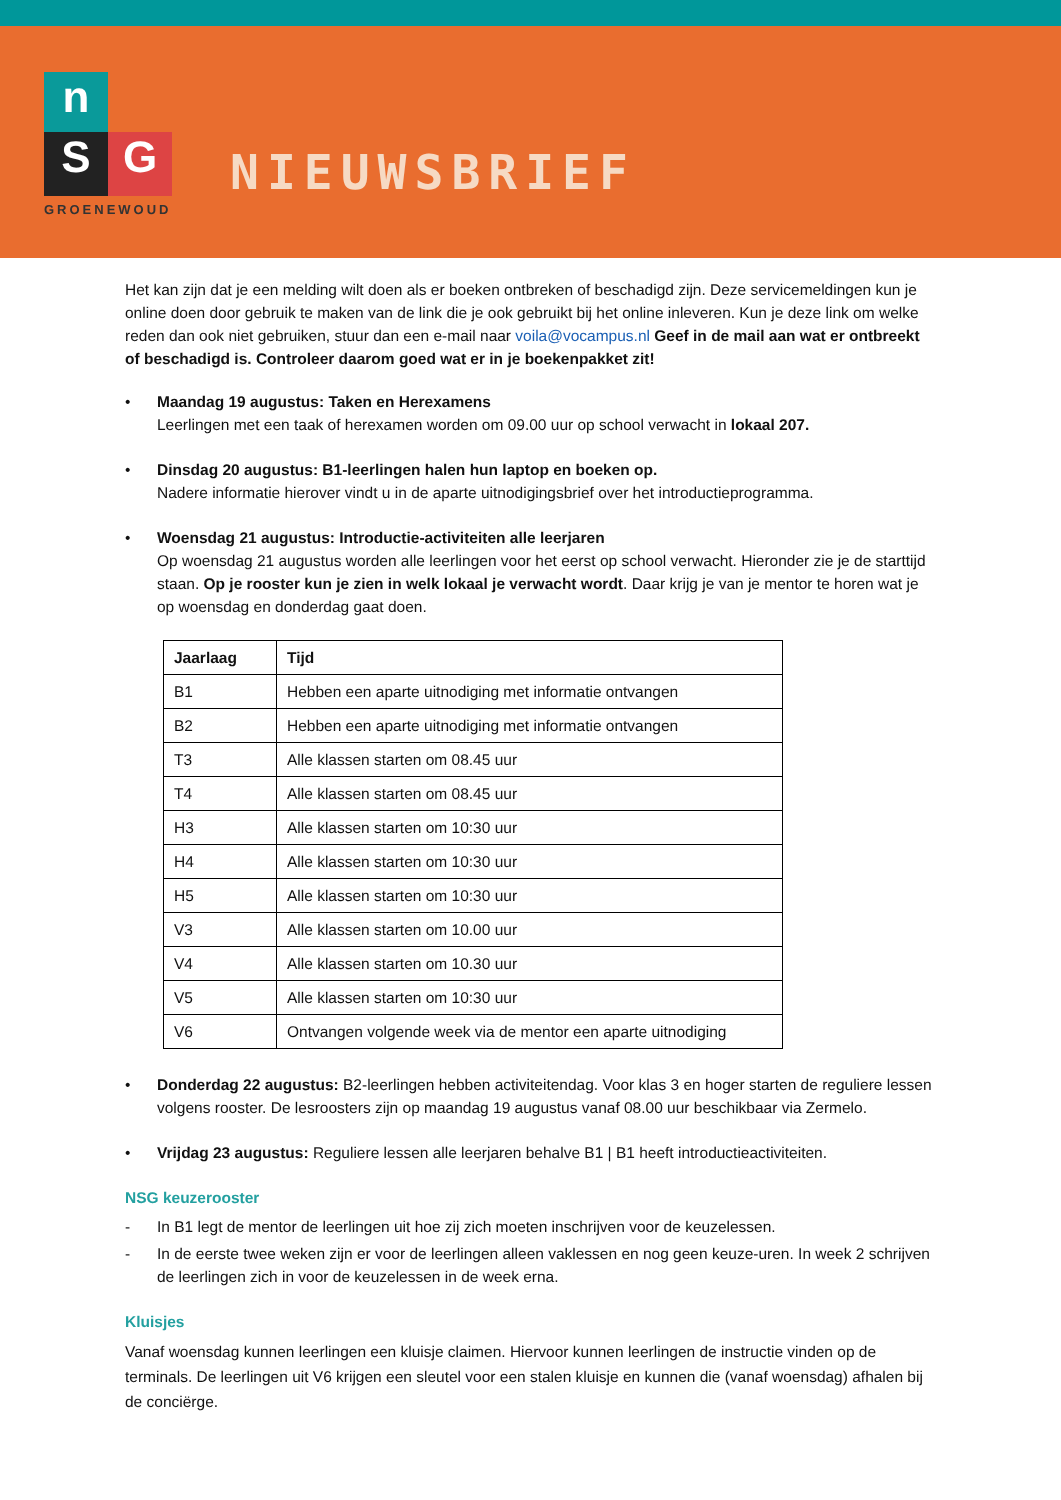n
S G
GROENEWOUD
NIEUWSBRIEF
Het kan zijn dat je een melding wilt doen als er boeken ontbreken of beschadigd zijn. Deze servicemeldingen kun je online doen door gebruik te maken van de link die je ook gebruikt bij het online inleveren. Kun je deze link om welke reden dan ook niet gebruiken, stuur dan een e-mail naar voila@vocampus.nl Geef in de mail aan wat er ontbreekt of beschadigd is. Controleer daarom goed wat er in je boekenpakket zit!
• Maandag 19 augustus: Taken en Herexamens
Leerlingen met een taak of herexamen worden om 09.00 uur op school verwacht in lokaal 207.
• Dinsdag 20 augustus: B1-leerlingen halen hun laptop en boeken op.
Nadere informatie hierover vindt u in de aparte uitnodigingsbrief over het introductieprogramma.
• Woensdag 21 augustus: Introductie-activiteiten alle leerjaren
Op woensdag 21 augustus worden alle leerlingen voor het eerst op school verwacht. Hieronder zie je de starttijd staan. Op je rooster kun je zien in welk lokaal je verwacht wordt. Daar krijg je van je mentor te horen wat je op woensdag en donderdag gaat doen.
| Jaarlaag | Tijd |
| --- | --- |
| B1 | Hebben een aparte uitnodiging met informatie ontvangen |
| B2 | Hebben een aparte uitnodiging met informatie ontvangen |
| T3 | Alle klassen starten om 08.45 uur |
| T4 | Alle klassen starten om 08.45 uur |
| H3 | Alle klassen starten om 10:30 uur |
| H4 | Alle klassen starten om 10:30 uur |
| H5 | Alle klassen starten om 10:30 uur |
| V3 | Alle klassen starten om 10.00 uur |
| V4 | Alle klassen starten om 10.30 uur |
| V5 | Alle klassen starten om 10:30 uur |
| V6 | Ontvangen volgende week via de mentor een aparte uitnodiging |
• Donderdag 22 augustus: B2-leerlingen hebben activiteitendag. Voor klas 3 en hoger starten de reguliere lessen volgens rooster. De lesroosters zijn op maandag 19 augustus vanaf 08.00 uur beschikbaar via Zermelo.
• Vrijdag 23 augustus: Reguliere lessen alle leerjaren behalve B1 | B1 heeft introductieactiviteiten.
NSG keuzerooster
- In B1 legt de mentor de leerlingen uit hoe zij zich moeten inschrijven voor de keuzelessen.
- In de eerste twee weken zijn er voor de leerlingen alleen vaklessen en nog geen keuze-uren. In week 2 schrijven de leerlingen zich in voor de keuzelessen in de week erna.
Kluisjes
Vanaf woensdag kunnen leerlingen een kluisje claimen. Hiervoor kunnen leerlingen de instructie vinden op de terminals. De leerlingen uit V6 krijgen een sleutel voor een stalen kluisje en kunnen die (vanaf woensdag) afhalen bij de conciërge.